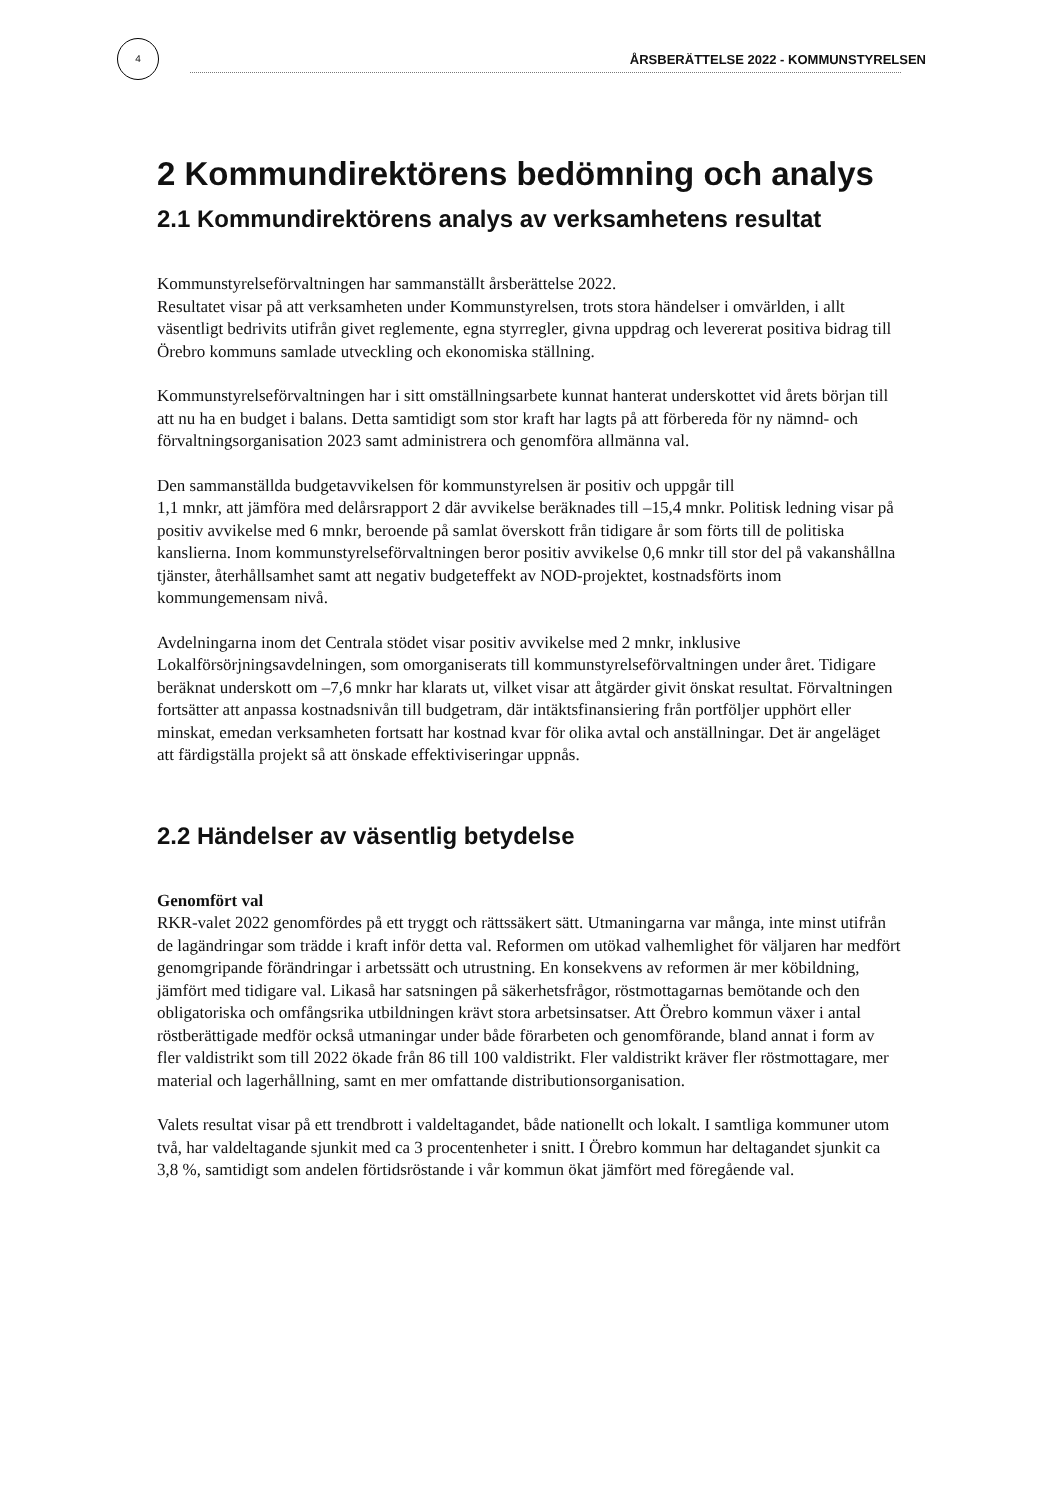4
ÅRSBERÄTTELSE 2022 - KOMMUNSTYRELSEN
2 Kommundirektörens bedömning och analys
2.1 Kommundirektörens analys av verksamhetens resultat
Kommunstyrelseförvaltningen har sammanställt årsberättelse 2022.
Resultatet visar på att verksamheten under Kommunstyrelsen, trots stora händelser i omvärlden, i allt väsentligt bedrivits utifrån givet reglemente, egna styrregler, givna uppdrag och levererat positiva bidrag till Örebro kommuns samlade utveckling och ekonomiska ställning.
Kommunstyrelseförvaltningen har i sitt omställningsarbete kunnat hanterat underskottet vid årets början till att nu ha en budget i balans. Detta samtidigt som stor kraft har lagts på att förbereda för ny nämnd- och förvaltningsorganisation 2023 samt administrera och genomföra allmänna val.
Den sammanställda budgetavvikelsen för kommunstyrelsen är positiv och uppgår till
1,1 mnkr, att jämföra med delårsrapport 2 där avvikelse beräknades till –15,4 mnkr. Politisk ledning visar på positiv avvikelse med 6 mnkr, beroende på samlat överskott från tidigare år som förts till de politiska kanslierna. Inom kommunstyrelseförvaltningen beror positiv avvikelse 0,6 mnkr till stor del på vakanshållna tjänster, återhållsamhet samt att negativ budgeteffekt av NOD-projektet, kostnadsförts inom kommungemensam nivå.
Avdelningarna inom det Centrala stödet visar positiv avvikelse med 2 mnkr, inklusive Lokalförsörjningsavdelningen, som omorganiserats till kommunstyrelseförvaltningen under året. Tidigare beräknat underskott om –7,6 mnkr har klarats ut, vilket visar att åtgärder givit önskat resultat. Förvaltningen fortsätter att anpassa kostnadsnivån till budgetram, där intäktsfinansiering från portföljer upphört eller minskat, emedan verksamheten fortsatt har kostnad kvar för olika avtal och anställningar. Det är angeläget att färdigställa projekt så att önskade effektiviseringar uppnås.
2.2 Händelser av väsentlig betydelse
Genomfört val
RKR-valet 2022 genomfördes på ett tryggt och rättssäkert sätt. Utmaningarna var många, inte minst utifrån de lagändringar som trädde i kraft inför detta val. Reformen om utökad valhemlighet för väljaren har medfört genomgripande förändringar i arbetssätt och utrustning. En konsekvens av reformen är mer köbildning, jämfört med tidigare val. Likaså har satsningen på säkerhetsfrågor, röstmottagarnas bemötande och den obligatoriska och omfångsrika utbildningen krävt stora arbetsinsatser. Att Örebro kommun växer i antal röstberättigade medför också utmaningar under både förarbeten och genomförande, bland annat i form av fler valdistrikt som till 2022 ökade från 86 till 100 valdistrikt. Fler valdistrikt kräver fler röstmottagare, mer material och lagerhållning, samt en mer omfattande distributionsorganisation.
Valets resultat visar på ett trendbrott i valdeltagandet, både nationellt och lokalt. I samtliga kommuner utom två, har valdeltagande sjunkit med ca 3 procentenheter i snitt. I Örebro kommun har deltagandet sjunkit ca 3,8 %, samtidigt som andelen förtidsröstande i vår kommun ökat jämfört med föregående val.